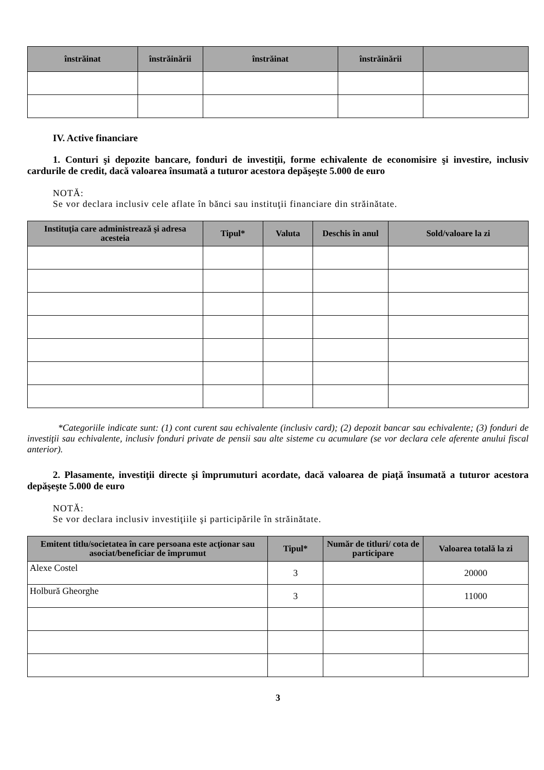| înstrăinat | înstrăinării | înstrăinat | înstrăinării | |
| --- | --- | --- | --- | --- |
IV. Active financiare
1. Conturi şi depozite bancare, fonduri de investiţii, forme echivalente de economisire şi investire, inclusiv cardurile de credit, dacă valoarea însumată a tuturor acestora depăşeşte 5.000 de euro
NOTĂ:
Se vor declara inclusiv cele aflate în bănci sau instituţii financiare din străinătate.
| Instituţia care administrează şi adresa acesteia | Tipul* | Valuta | Deschis în anul | Sold/valoare la zi |
| --- | --- | --- | --- | --- |
*Categoriile indicate sunt: (1) cont curent sau echivalente (inclusiv card); (2) depozit bancar sau echivalente; (3) fonduri de investiţii sau echivalente, inclusiv fonduri private de pensii sau alte sisteme cu acumulare (se vor declara cele aferente anului fiscal anterior).
2. Plasamente, investiţii directe şi împrumuturi acordate, dacă valoarea de piaţă însumată a tuturor acestora depăşeşte 5.000 de euro
NOTĂ:
Se vor declara inclusiv investiţiile şi participările în străinătate.
| Emitent titlu/societatea în care persoana este acţionar sau asociat/beneficiar de împrumut | Tipul* | Număr de titluri/ cota de participare | Valoarea totală la zi |
| --- | --- | --- | --- |
| Alexe Costel | 3 | | 20000 |
| Holbură Gheorghe | 3 | | 11000 |
3